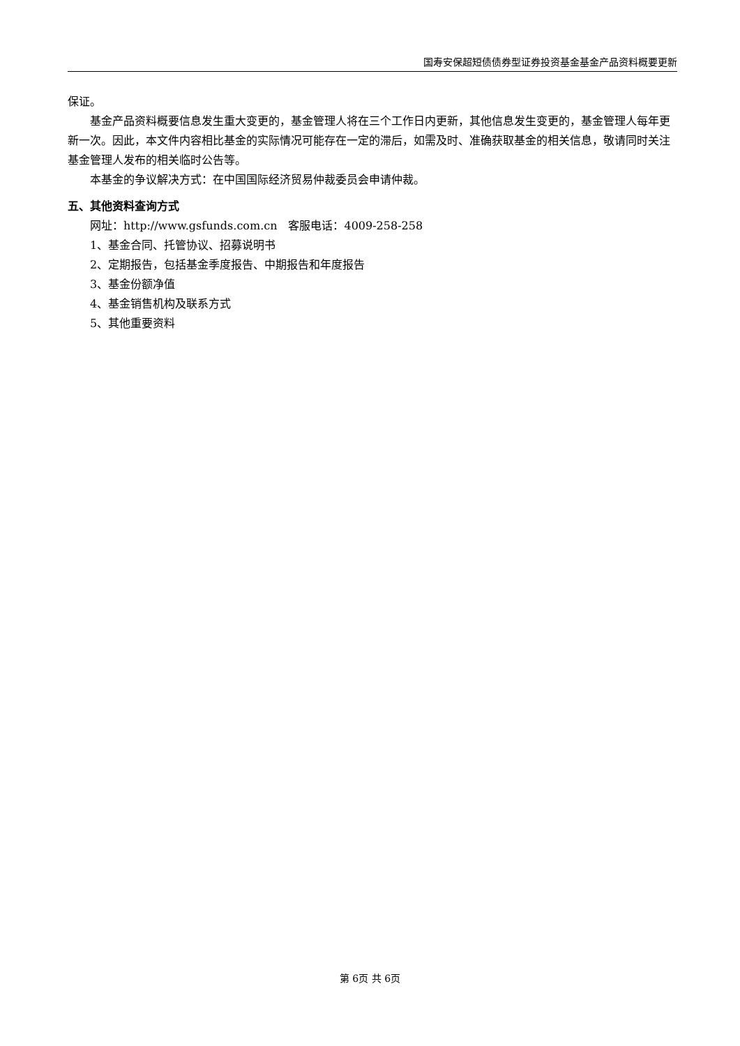国寿安保超短债债券型证券投资基金基金产品资料概要更新
保证。
基金产品资料概要信息发生重大变更的，基金管理人将在三个工作日内更新，其他信息发生变更的，基金管理人每年更新一次。因此，本文件内容相比基金的实际情况可能存在一定的滞后，如需及时、准确获取基金的相关信息，敬请同时关注基金管理人发布的相关临时公告等。
本基金的争议解决方式：在中国国际经济贸易仲裁委员会申请仲裁。
五、其他资料查询方式
网址：http://www.gsfunds.com.cn　客服电话：4009-258-258
1、基金合同、托管协议、招募说明书
2、定期报告，包括基金季度报告、中期报告和年度报告
3、基金份额净值
4、基金销售机构及联系方式
5、其他重要资料
第 6页 共 6页